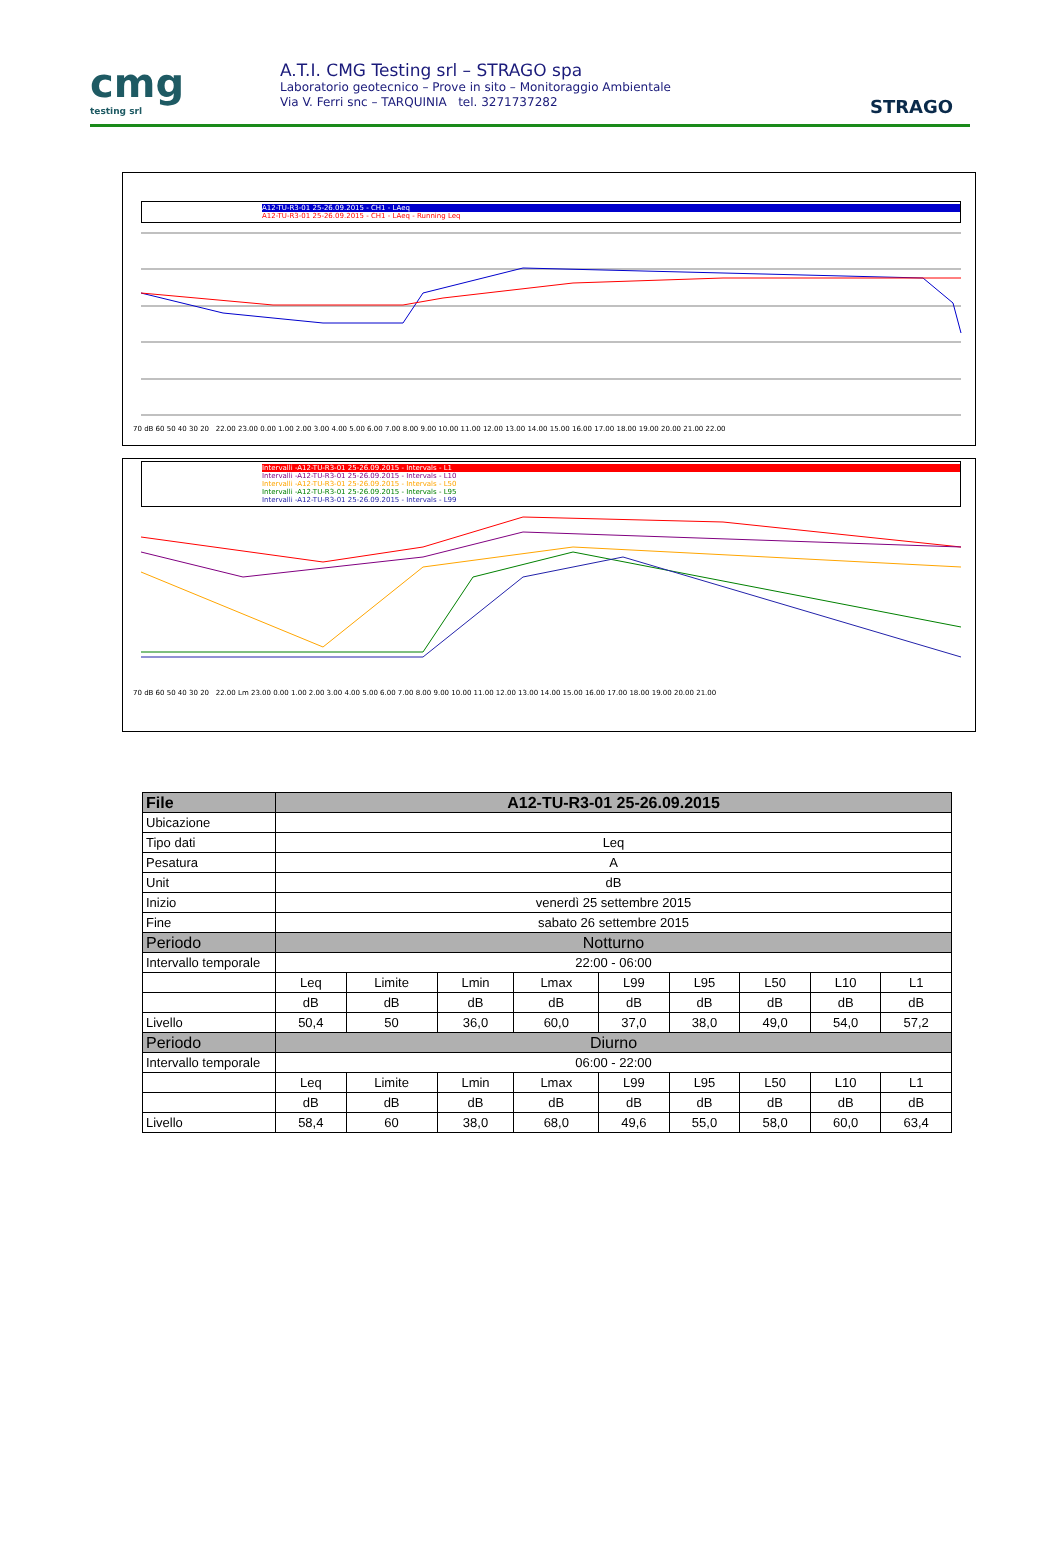cmg
testing srl
A.T.I. CMG Testing srl – STRAGO spa
Laboratorio geotecnico – Prove in sito – Monitoraggio Ambientale
Via V. Ferri snc – TARQUINIA tel. 3271737282
STRAGO
A12-TU-R3-01 25-26.09.2015 - CH1 - LAeq
A12-TU-R3-01 25-26.09.2015 - CH1 - LAeq - Running Leq
70 dB 60 50 40 30 20 22.00 23.00 0.00 1.00 2.00 3.00 4.00 5.00 6.00 7.00 8.00 9.00 10.00 11.00 12.00 13.00 14.00 15.00 16.00 17.00 18.00 19.00 20.00 21.00 22.00
Intervalli -A12-TU-R3-01 25-26.09.2015 - Intervals - L1
Intervalli -A12-TU-R3-01 25-26.09.2015 - Intervals - L10
Intervalli -A12-TU-R3-01 25-26.09.2015 - Intervals - L50
Intervalli -A12-TU-R3-01 25-26.09.2015 - Intervals - L95
Intervalli -A12-TU-R3-01 25-26.09.2015 - Intervals - L99
70 dB 60 50 40 30 20 22.00 Lm 23.00 0.00 1.00 2.00 3.00 4.00 5.00 6.00 7.00 8.00 9.00 10.00 11.00 12.00 13.00 14.00 15.00 16.00 17.00 18.00 19.00 20.00 21.00
| File | A12-TU-R3-01 25-26.09.2015 | | | | | | | | |
| --- | --- | --- | --- | --- | --- | --- | --- | --- | --- |
| Ubicazione | | | | | | | | | |
| Tipo dati | Leq | | | | | | | | |
| Pesatura | A | | | | | | | | |
| Unit | dB | | | | | | | | |
| Inizio | venerdì 25 settembre 2015 | | | | | | | | |
| Fine | sabato 26 settembre 2015 | | | | | | | | |
| Periodo | Notturno | | | | | | | | |
| Intervallo temporale | 22:00 - 06:00 | | | | | | | | |
| | Leq | Limite | Lmin | Lmax | L99 | L95 | L50 | L10 | L1 |
| | dB | dB | dB | dB | dB | dB | dB | dB | dB |
| Livello | 50,4 | 50 | 36,0 | 60,0 | 37,0 | 38,0 | 49,0 | 54,0 | 57,2 |
| Periodo | Diurno | | | | | | | | |
| Intervallo temporale | 06:00 - 22:00 | | | | | | | | |
| | Leq | Limite | Lmin | Lmax | L99 | L95 | L50 | L10 | L1 |
| | dB | dB | dB | dB | dB | dB | dB | dB | dB |
| Livello | 58,4 | 60 | 38,0 | 68,0 | 49,6 | 55,0 | 58,0 | 60,0 | 63,4 |